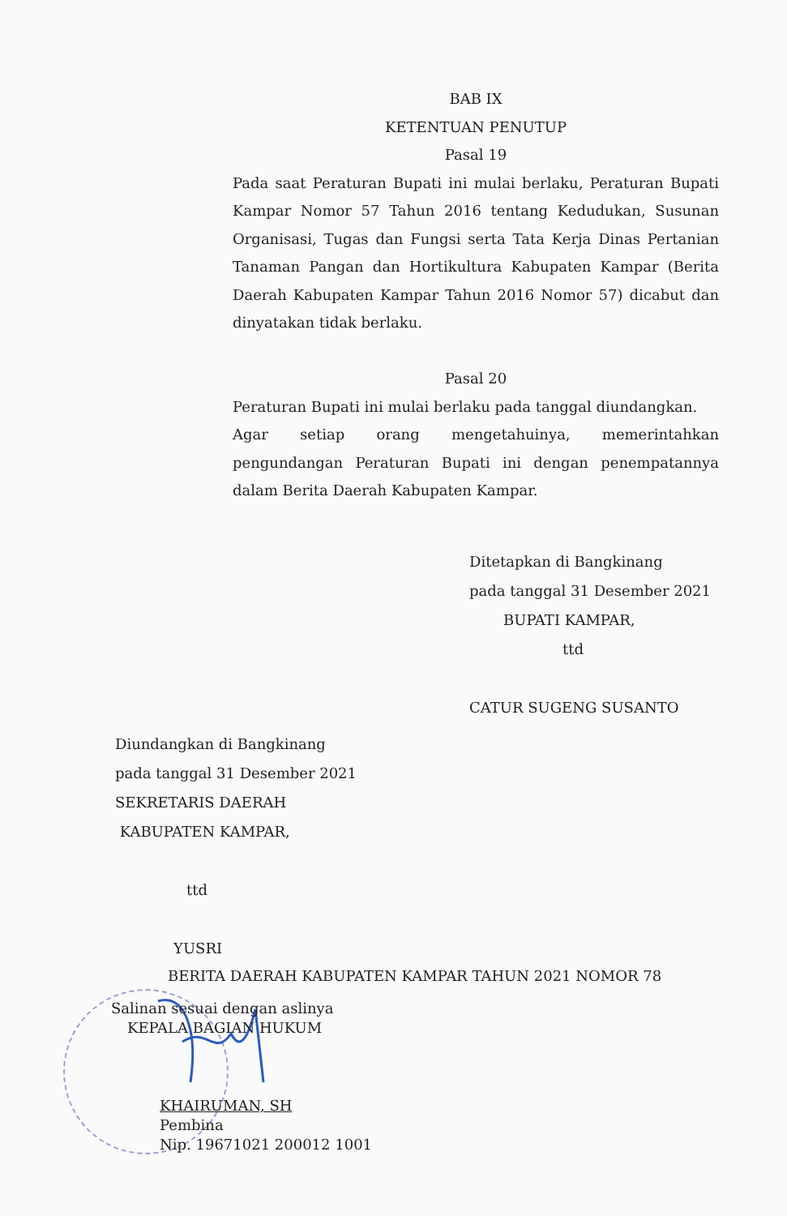BAB IX
KETENTUAN PENUTUP
Pasal 19
Pada saat Peraturan Bupati ini mulai berlaku, Peraturan Bupati Kampar Nomor 57 Tahun 2016 tentang Kedudukan, Susunan Organisasi, Tugas dan Fungsi serta Tata Kerja Dinas Pertanian Tanaman Pangan dan Hortikultura Kabupaten Kampar (Berita Daerah Kabupaten Kampar Tahun 2016 Nomor 57) dicabut dan dinyatakan tidak berlaku.
Pasal 20
Peraturan Bupati ini mulai berlaku pada tanggal diundangkan.
Agar setiap orang mengetahuinya, memerintahkan pengundangan Peraturan Bupati ini dengan penempatannya dalam Berita Daerah Kabupaten Kampar.
Ditetapkan di Bangkinang
pada tanggal 31 Desember 2021
BUPATI KAMPAR,
ttd
CATUR SUGENG SUSANTO
Diundangkan di Bangkinang
pada tanggal 31 Desember 2021
SEKRETARIS DAERAH
KABUPATEN KAMPAR,
ttd
YUSRI
BERITA DAERAH KABUPATEN KAMPAR TAHUN 2021 NOMOR 78
Salinan sesuai dengan aslinya
KEPALA BAGIAN HUKUM
KHAIRUMAN, SH
Pembina
Nip. 19671021 200012 1001